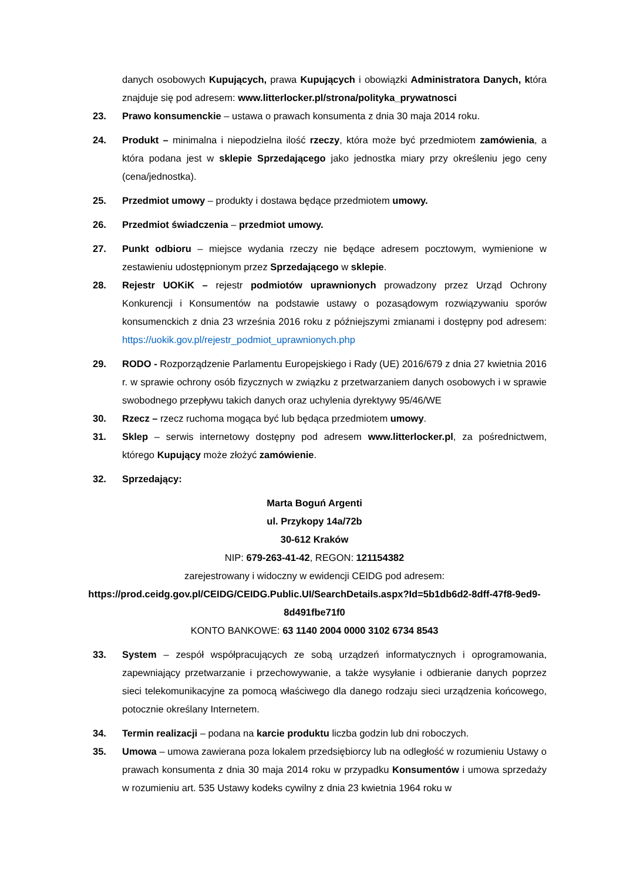danych osobowych Kupujących, prawa Kupujących i obowiązki Administratora Danych, która znajduje się pod adresem: www.litterlocker.pl/strona/polityka_prywatnosci
23. Prawo konsumenckie – ustawa o prawach konsumenta z dnia 30 maja 2014 roku.
24. Produkt – minimalna i niepodzielna ilość rzeczy, która może być przedmiotem zamówienia, a która podana jest w sklepie Sprzedającego jako jednostka miary przy określeniu jego ceny (cena/jednostka).
25. Przedmiot umowy – produkty i dostawa będące przedmiotem umowy.
26. Przedmiot świadczenia – przedmiot umowy.
27. Punkt odbioru – miejsce wydania rzeczy nie będące adresem pocztowym, wymienione w zestawieniu udostępnionym przez Sprzedającego w sklepie.
28. Rejestr UOKiK – rejestr podmiotów uprawnionych prowadzony przez Urząd Ochrony Konkurencji i Konsumentów na podstawie ustawy o pozasądowym rozwiązywaniu sporów konsumenckich z dnia 23 września 2016 roku z późniejszymi zmianami i dostępny pod adresem: https://uokik.gov.pl/rejestr_podmiot_uprawnionych.php
29. RODO - Rozporządzenie Parlamentu Europejskiego i Rady (UE) 2016/679 z dnia 27 kwietnia 2016 r. w sprawie ochrony osób fizycznych w związku z przetwarzaniem danych osobowych i w sprawie swobodnego przepływu takich danych oraz uchylenia dyrektywy 95/46/WE
30. Rzecz – rzecz ruchoma mogąca być lub będąca przedmiotem umowy.
31. Sklep – serwis internetowy dostępny pod adresem www.litterlocker.pl, za pośrednictwem, którego Kupujący może złożyć zamówienie.
32. Sprzedający:
Marta Boguń Argenti
ul. Przykopy 14a/72b
30-612 Kraków
NIP: 679-263-41-42, REGON: 121154382
zarejestrowany i widoczny w ewidencji CEIDG pod adresem:
https://prod.ceidg.gov.pl/CEIDG/CEIDG.Public.UI/SearchDetails.aspx?Id=5b1db6d2-8dff-47f8-9ed9-8d491fbe71f0
KONTO BANKOWE: 63 1140 2004 0000 3102 6734 8543
33. System – zespół współpracujących ze sobą urządzeń informatycznych i oprogramowania, zapewniający przetwarzanie i przechowywanie, a także wysyłanie i odbieranie danych poprzez sieci telekomunikacyjne za pomocą właściwego dla danego rodzaju sieci urządzenia końcowego, potocznie określany Internetem.
34. Termin realizacji – podana na karcie produktu liczba godzin lub dni roboczych.
35. Umowa – umowa zawierana poza lokalem przedsiębiorcy lub na odległość w rozumieniu Ustawy o prawach konsumenta z dnia 30 maja 2014 roku w przypadku Konsumentów i umowa sprzedaży w rozumieniu art. 535 Ustawy kodeks cywilny z dnia 23 kwietnia 1964 roku w